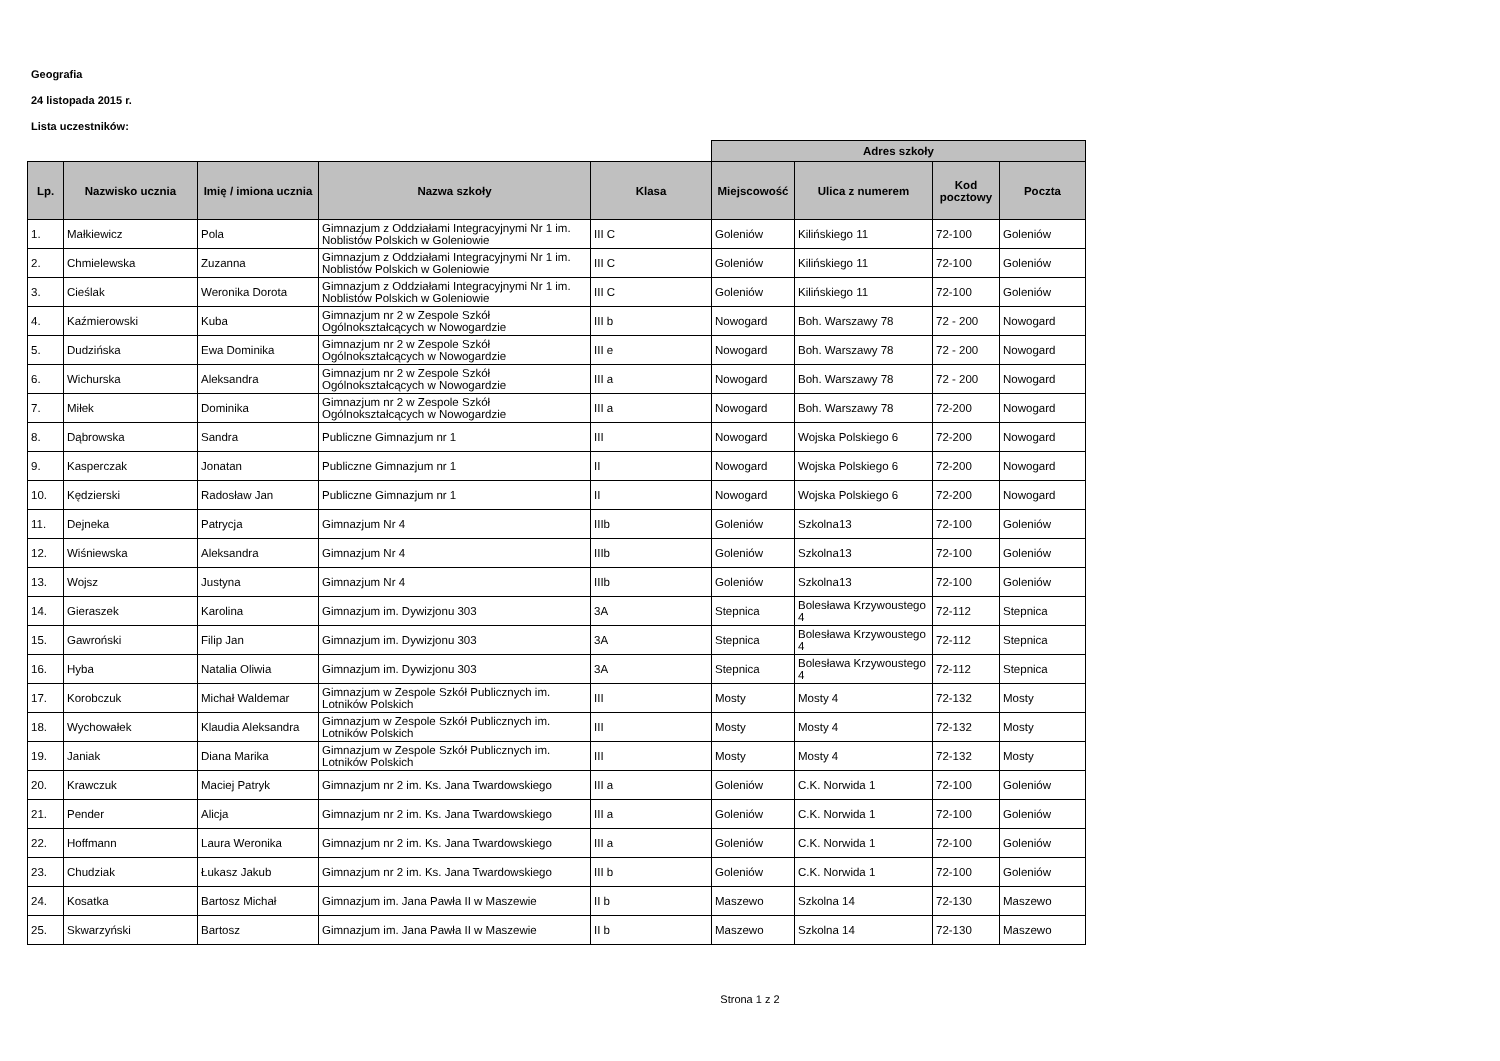Geografia
24 listopada 2015 r.
Lista uczestników:
| | | | | | Adres szkoły | | | |
| --- | --- | --- | --- | --- | --- | --- | --- | --- |
| Lp. | Nazwisko ucznia | Imię / imiona ucznia | Nazwa szkoły | Klasa | Miejscowość | Ulica z numerem | Kod pocztowy | Poczta |
| 1. | Małkiewicz | Pola | Gimnazjum z Oddziałami Integracyjnymi Nr 1 im. Noblistów Polskich w Goleniowie | III C | Goleniów | Kilińskiego 11 | 72-100 | Goleniów |
| 2. | Chmielewska | Zuzanna | Gimnazjum z Oddziałami Integracyjnymi Nr 1 im. Noblistów Polskich w Goleniowie | III C | Goleniów | Kilińskiego 11 | 72-100 | Goleniów |
| 3. | Cieślak | Weronika Dorota | Gimnazjum z Oddziałami Integracyjnymi Nr 1 im. Noblistów Polskich w Goleniowie | III C | Goleniów | Kilińskiego 11 | 72-100 | Goleniów |
| 4. | Kaźmierowski | Kuba | Gimnazjum nr 2 w Zespole Szkół Ogólnokształcących w Nowogardzie | III b | Nowogard | Boh. Warszawy 78 | 72 - 200 | Nowogard |
| 5. | Dudzińska | Ewa Dominika | Gimnazjum nr 2 w Zespole Szkół Ogólnokształcących w Nowogardzie | III e | Nowogard | Boh. Warszawy 78 | 72 - 200 | Nowogard |
| 6. | Wichurska | Aleksandra | Gimnazjum nr 2 w Zespole Szkół Ogólnokształcących w Nowogardzie | III a | Nowogard | Boh. Warszawy 78 | 72 - 200 | Nowogard |
| 7. | Miłek | Dominika | Gimnazjum nr 2 w Zespole Szkół Ogólnokształcących w Nowogardzie | III a | Nowogard | Boh. Warszawy 78 | 72-200 | Nowogard |
| 8. | Dąbrowska | Sandra | Publiczne Gimnazjum nr 1 | III | Nowogard | Wojska Polskiego 6 | 72-200 | Nowogard |
| 9. | Kasperczak | Jonatan | Publiczne Gimnazjum nr 1 | II | Nowogard | Wojska Polskiego 6 | 72-200 | Nowogard |
| 10. | Kędzierski | Radosław Jan | Publiczne Gimnazjum nr 1 | II | Nowogard | Wojska Polskiego 6 | 72-200 | Nowogard |
| 11. | Dejneka | Patrycja | Gimnazjum Nr 4 | IIIb | Goleniów | Szkolna13 | 72-100 | Goleniów |
| 12. | Wiśniewska | Aleksandra | Gimnazjum Nr 4 | IIIb | Goleniów | Szkolna13 | 72-100 | Goleniów |
| 13. | Wojsz | Justyna | Gimnazjum Nr 4 | IIIb | Goleniów | Szkolna13 | 72-100 | Goleniów |
| 14. | Gieraszek | Karolina | Gimnazjum im. Dywizjonu 303 | 3A | Stepnica | Bolesława Krzywoustego 4 | 72-112 | Stepnica |
| 15. | Gawroński | Filip Jan | Gimnazjum im. Dywizjonu 303 | 3A | Stepnica | Bolesława Krzywoustego 4 | 72-112 | Stepnica |
| 16. | Hyba | Natalia Oliwia | Gimnazjum im. Dywizjonu 303 | 3A | Stepnica | Bolesława Krzywoustego 4 | 72-112 | Stepnica |
| 17. | Korobczuk | Michał Waldemar | Gimnazjum w Zespole Szkół Publicznych im. Lotników Polskich | III | Mosty | Mosty 4 | 72-132 | Mosty |
| 18. | Wychowałek | Klaudia Aleksandra | Gimnazjum w Zespole Szkół Publicznych im. Lotników Polskich | III | Mosty | Mosty 4 | 72-132 | Mosty |
| 19. | Janiak | Diana Marika | Gimnazjum w Zespole Szkół Publicznych im. Lotników Polskich | III | Mosty | Mosty 4 | 72-132 | Mosty |
| 20. | Krawczuk | Maciej Patryk | Gimnazjum nr 2 im. Ks. Jana Twardowskiego | III a | Goleniów | C.K. Norwida 1 | 72-100 | Goleniów |
| 21. | Pender | Alicja | Gimnazjum nr 2 im. Ks. Jana Twardowskiego | III a | Goleniów | C.K. Norwida 1 | 72-100 | Goleniów |
| 22. | Hoffmann | Laura Weronika | Gimnazjum nr 2 im. Ks. Jana Twardowskiego | III a | Goleniów | C.K. Norwida 1 | 72-100 | Goleniów |
| 23. | Chudziak | Łukasz Jakub | Gimnazjum nr 2 im. Ks. Jana Twardowskiego | III b | Goleniów | C.K. Norwida 1 | 72-100 | Goleniów |
| 24. | Kosatka | Bartosz Michał | Gimnazjum im. Jana Pawła II w Maszewie | II b | Maszewo | Szkolna 14 | 72-130 | Maszewo |
| 25. | Skwarzyński | Bartosz | Gimnazjum im. Jana Pawła II w Maszewie | II b | Maszewo | Szkolna 14 | 72-130 | Maszewo |
Strona 1 z 2